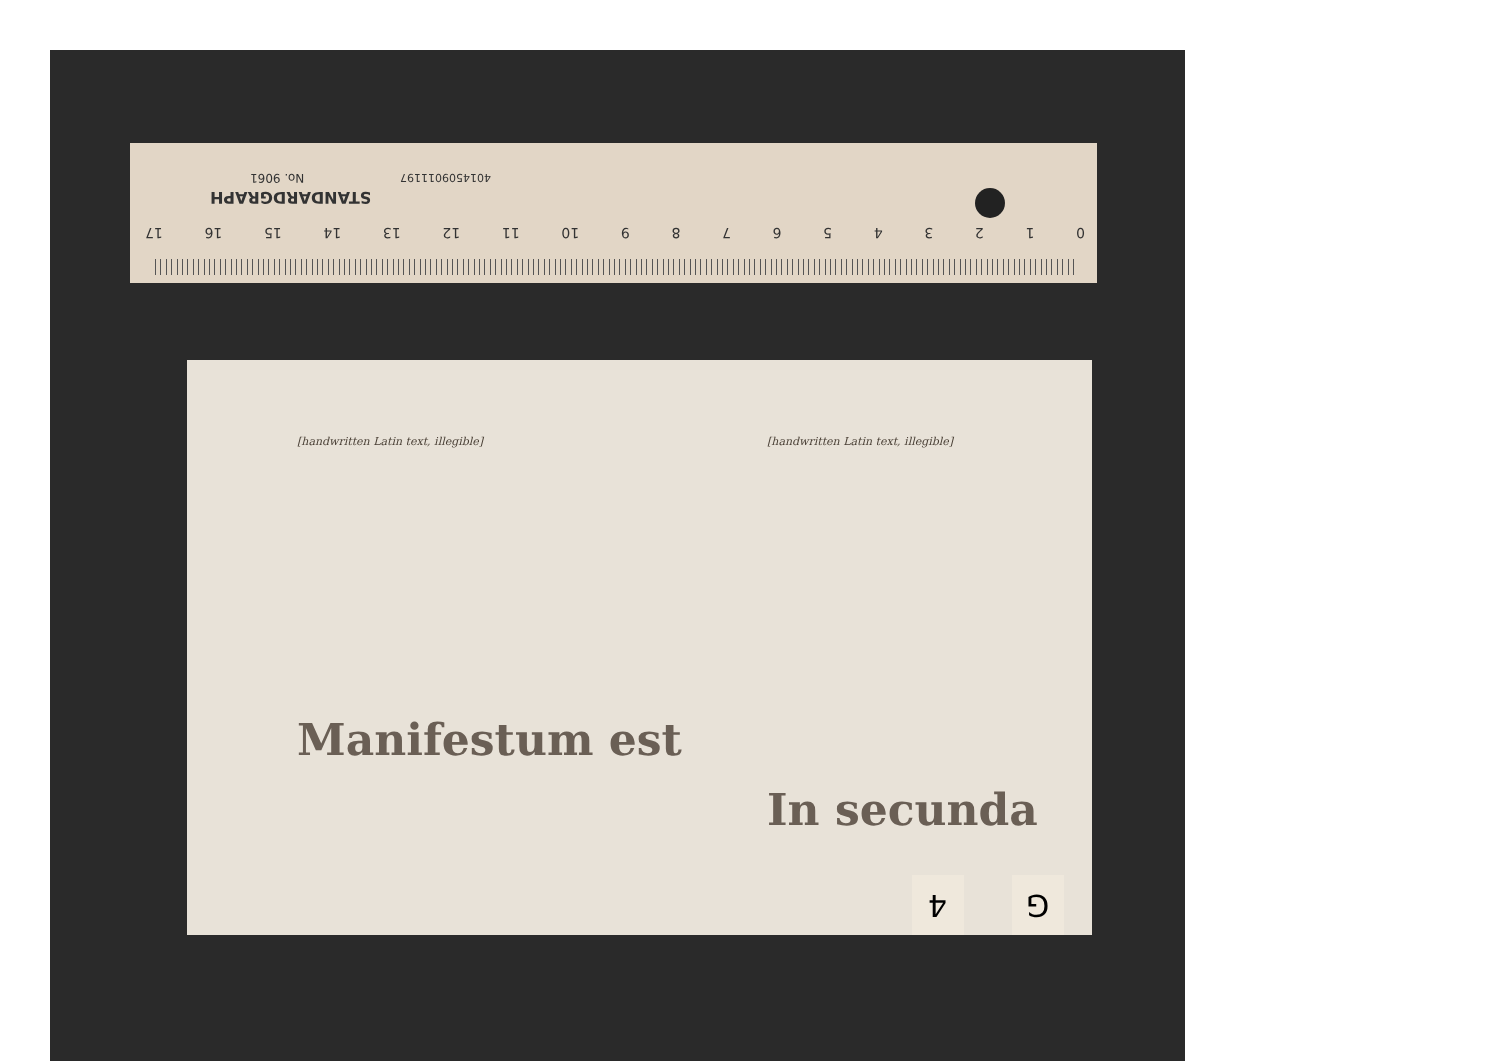STANDARDGRAPH
No. 9061 4014509011197
0 1 2 3 4 5 6 7 8 9 10 11 12 13 14 15 16 17
[handwritten Latin text, illegible]
Manifestum est
[handwritten Latin text, illegible]
In secunda
4 G